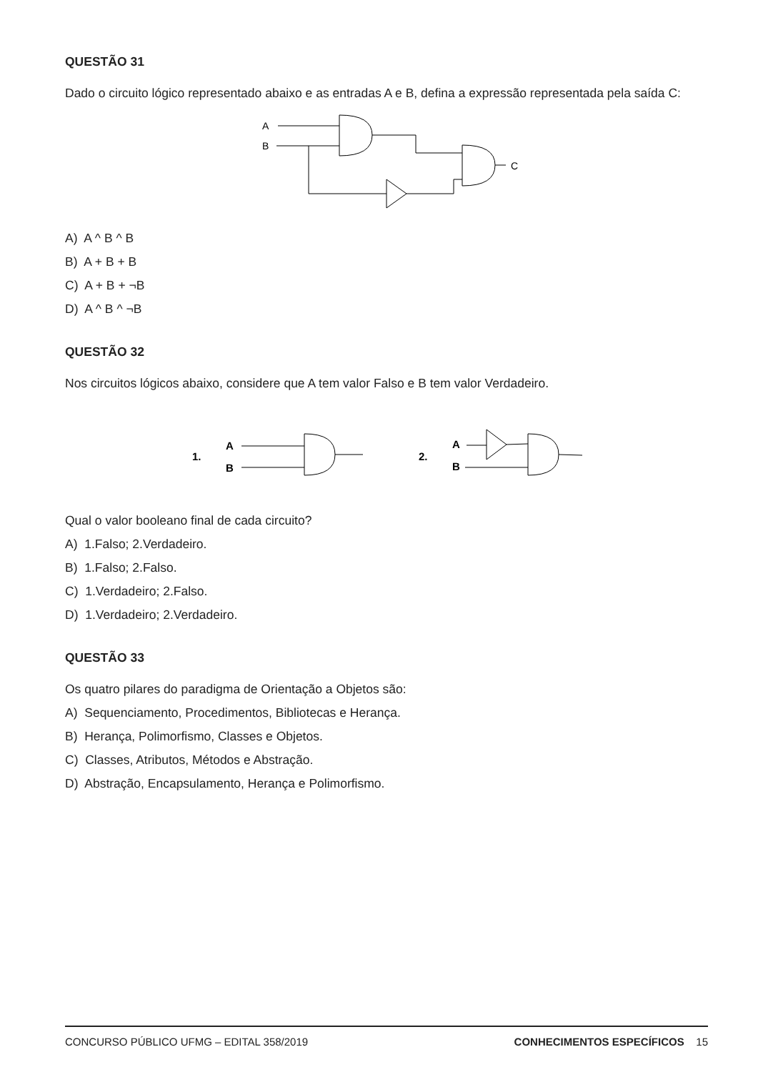QUESTÃO 31
Dado o circuito lógico representado abaixo e as entradas A e B, defina a expressão representada pela saída C:
A
B
C
A) A ^ B ^ B
B) A + B + B
C) A + B + ¬B
D) A ^ B ^ ¬B
QUESTÃO 32
Nos circuitos lógicos abaixo, considere que A tem valor Falso e B tem valor Verdadeiro.
1.
A
B
2.
A
B
Qual o valor booleano final de cada circuito?
A) 1.Falso; 2.Verdadeiro.
B) 1.Falso; 2.Falso.
C) 1.Verdadeiro; 2.Falso.
D) 1.Verdadeiro; 2.Verdadeiro.
QUESTÃO 33
Os quatro pilares do paradigma de Orientação a Objetos são:
A) Sequenciamento, Procedimentos, Bibliotecas e Herança.
B) Herança, Polimorfismo, Classes e Objetos.
C) Classes, Atributos, Métodos e Abstração.
D) Abstração, Encapsulamento, Herança e Polimorfismo.
CONCURSO PÚBLICO UFMG – EDITAL 358/2019 CONHECIMENTOS ESPECÍFICOS 15